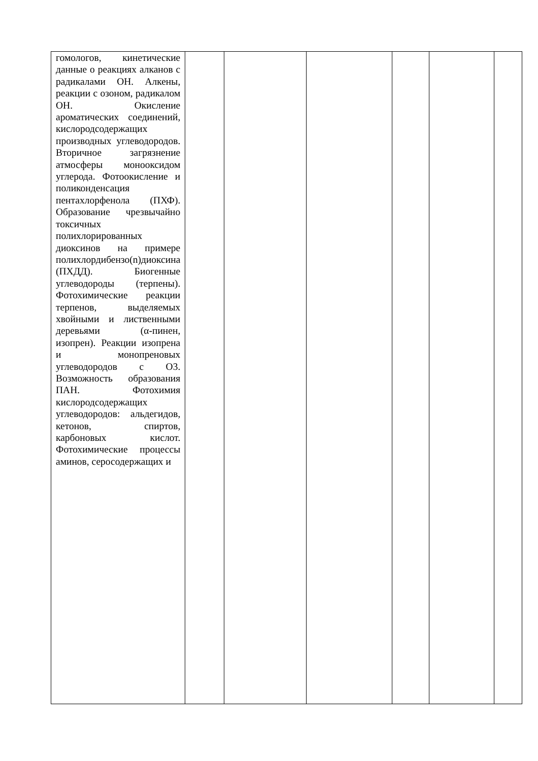| гомологов, кинетические данные о реакциях алканов с радикалами OH. Алкены, реакции с озоном, радикалом OH. Окисление ароматических соединений, кислородсодержащих производных углеводородов. Вторичное загрязнение атмосферы монооксидом углерода. Фотоокисление и поликонденсация пентахлорфенола (ПХФ). Образование чрезвычайно токсичных полихлорированных диоксинов на примере полихлордибензо(n)диоксина (ПХДД). Биогенные углеводороды (терпены). Фотохимические реакции терпенов, выделяемых хвойными и лиственными деревьями (α-пинен, изопрен). Реакции изопрена и монопреновых углеводородов с O3. Возможность образования ПАН. Фотохимия кислородсодержащих углеводородов: альдегидов, кетонов, спиртов, карбоновых кислот. Фотохимические процессы аминов, серосодержащих и | | | | | | |